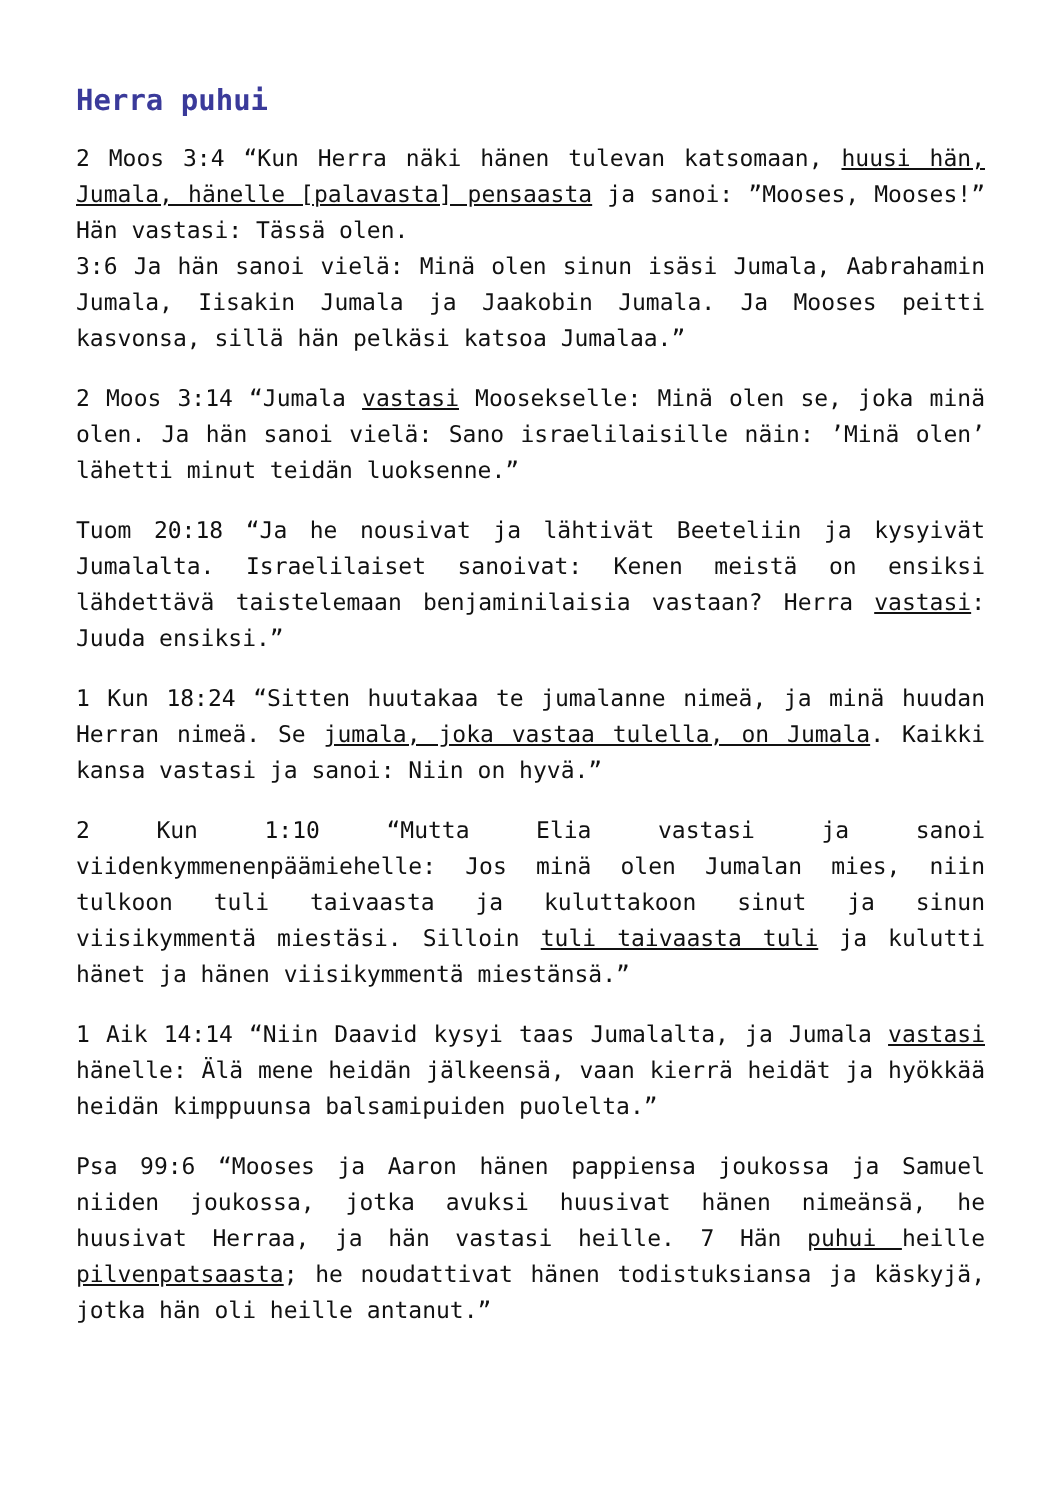Herra puhui
2 Moos 3:4 “Kun Herra näki hänen tulevan katsomaan, huusi hän, Jumala, hänelle [palavasta] pensaasta ja sanoi: ”Mooses, Mooses!” Hän vastasi: Tässä olen.
3:6 Ja hän sanoi vielä: Minä olen sinun isäsi Jumala, Aabrahamin Jumala, Iisakin Jumala ja Jaakobin Jumala. Ja Mooses peitti kasvonsa, sillä hän pelkäsi katsoa Jumalaa.”
2 Moos 3:14 “Jumala vastasi Moosekselle: Minä olen se, joka minä olen. Ja hän sanoi vielä: Sano israelilaisille näin: ’Minä olen’ lähetti minut teidän luoksenne.”
Tuom 20:18 “Ja he nousivat ja lähtivät Beeteliin ja kysyivät Jumalalta. Israelilaiset sanoivat: Kenen meistä on ensiksi lähdettävä taistelemaan benjaminilaisia vastaan? Herra vastasi: Juuda ensiksi.”
1 Kun 18:24 “Sitten huutakaa te jumalanne nimeä, ja minä huudan Herran nimeä. Se jumala, joka vastaa tulella, on Jumala. Kaikki kansa vastasi ja sanoi: Niin on hyvä.”
2 Kun 1:10 “Mutta Elia vastasi ja sanoi viidenkymmenenpäämiehelle: Jos minä olen Jumalan mies, niin tulkoon tuli taivaasta ja kuluttakoon sinut ja sinun viisikymmentä miestäsi. Silloin tuli taivaasta tuli ja kulutti hänet ja hänen viisikymmentä miestänsä.”
1 Aik 14:14 “Niin Daavid kysyi taas Jumalalta, ja Jumala vastasi hänelle: Älä mene heidän jälkeensä, vaan kierrä heidät ja hyökkää heidän kimppuunsa balsamipuiden puolelta.”
Psa 99:6 “Mooses ja Aaron hänen pappiensa joukossa ja Samuel niiden joukossa, jotka avuksi huusivat hänen nimeänsä, he huusivat Herraa, ja hän vastasi heille. 7 Hän puhui heille pilvenpatsaasta; he noudattivat hänen todistuksiansa ja käskyjä, jotka hän oli heille antanut.”